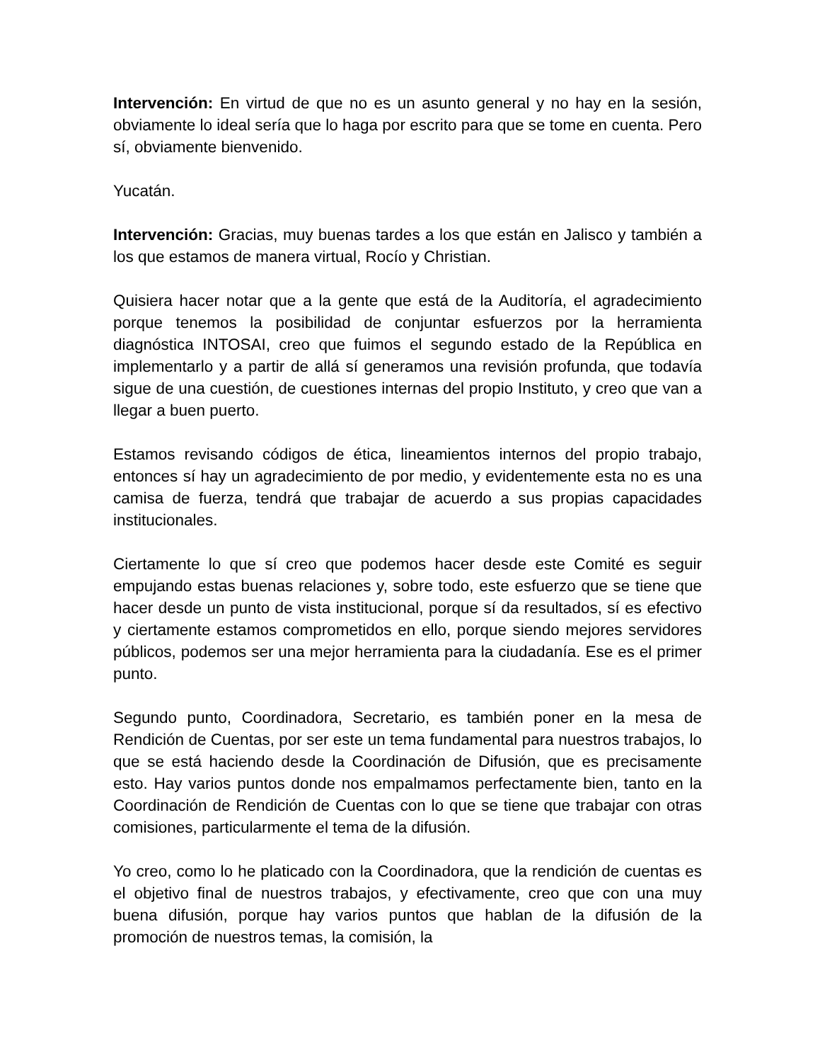Intervención: En virtud de que no es un asunto general y no hay en la sesión, obviamente lo ideal sería que lo haga por escrito para que se tome en cuenta. Pero sí, obviamente bienvenido.
Yucatán.
Intervención: Gracias, muy buenas tardes a los que están en Jalisco y también a los que estamos de manera virtual, Rocío y Christian.
Quisiera hacer notar que a la gente que está de la Auditoría, el agradecimiento porque tenemos la posibilidad de conjuntar esfuerzos por la herramienta diagnóstica INTOSAI, creo que fuimos el segundo estado de la República en implementarlo y a partir de allá sí generamos una revisión profunda, que todavía sigue de una cuestión, de cuestiones internas del propio Instituto, y creo que van a llegar a buen puerto.
Estamos revisando códigos de ética, lineamientos internos del propio trabajo, entonces sí hay un agradecimiento de por medio, y evidentemente esta no es una camisa de fuerza, tendrá que trabajar de acuerdo a sus propias capacidades institucionales.
Ciertamente lo que sí creo que podemos hacer desde este Comité es seguir empujando estas buenas relaciones y, sobre todo, este esfuerzo que se tiene que hacer desde un punto de vista institucional, porque sí da resultados, sí es efectivo y ciertamente estamos comprometidos en ello, porque siendo mejores servidores públicos, podemos ser una mejor herramienta para la ciudadanía. Ese es el primer punto.
Segundo punto, Coordinadora, Secretario, es también poner en la mesa de Rendición de Cuentas, por ser este un tema fundamental para nuestros trabajos, lo que se está haciendo desde la Coordinación de Difusión, que es precisamente esto. Hay varios puntos donde nos empalmamos perfectamente bien, tanto en la Coordinación de Rendición de Cuentas con lo que se tiene que trabajar con otras comisiones, particularmente el tema de la difusión.
Yo creo, como lo he platicado con la Coordinadora, que la rendición de cuentas es el objetivo final de nuestros trabajos, y efectivamente, creo que con una muy buena difusión, porque hay varios puntos que hablan de la difusión de la promoción de nuestros temas, la comisión, la